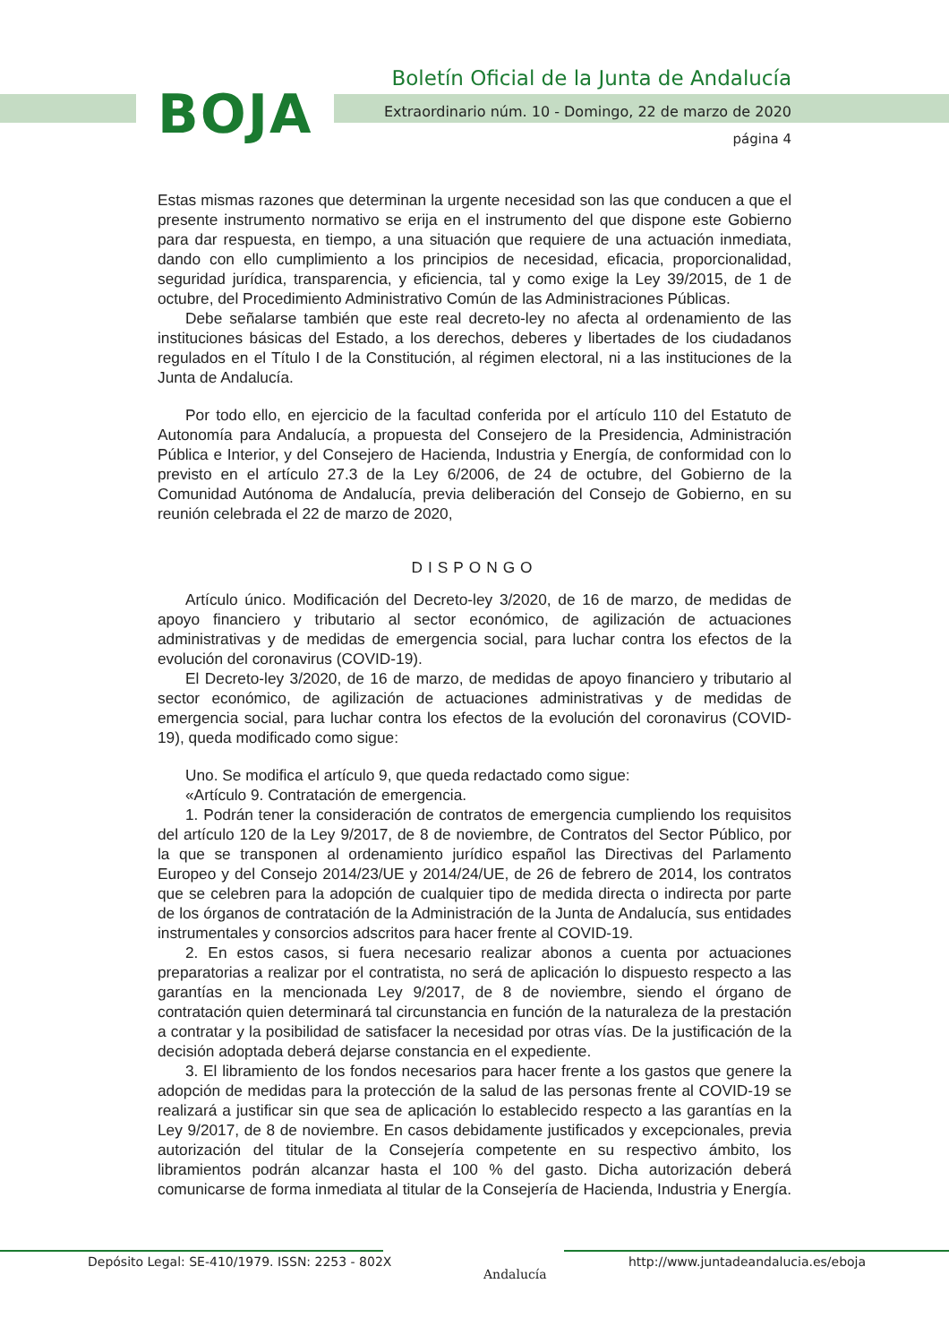BOJA
Boletín Oficial de la Junta de Andalucía
Extraordinario núm. 10 - Domingo, 22 de marzo de 2020
página 4
Estas mismas razones que determinan la urgente necesidad son las que conducen a que el presente instrumento normativo se erija en el instrumento del que dispone este Gobierno para dar respuesta, en tiempo, a una situación que requiere de una actuación inmediata, dando con ello cumplimiento a los principios de necesidad, eficacia, proporcionalidad, seguridad jurídica, transparencia, y eficiencia, tal y como exige la Ley 39/2015, de 1 de octubre, del Procedimiento Administrativo Común de las Administraciones Públicas.
Debe señalarse también que este real decreto-ley no afecta al ordenamiento de las instituciones básicas del Estado, a los derechos, deberes y libertades de los ciudadanos regulados en el Título I de la Constitución, al régimen electoral, ni a las instituciones de la Junta de Andalucía.
Por todo ello, en ejercicio de la facultad conferida por el artículo 110 del Estatuto de Autonomía para Andalucía, a propuesta del Consejero de la Presidencia, Administración Pública e Interior, y del Consejero de Hacienda, Industria y Energía, de conformidad con lo previsto en el artículo 27.3 de la Ley 6/2006, de 24 de octubre, del Gobierno de la Comunidad Autónoma de Andalucía, previa deliberación del Consejo de Gobierno, en su reunión celebrada el 22 de marzo de 2020,
DISPONGO
Artículo único. Modificación del Decreto-ley 3/2020, de 16 de marzo, de medidas de apoyo financiero y tributario al sector económico, de agilización de actuaciones administrativas y de medidas de emergencia social, para luchar contra los efectos de la evolución del coronavirus (COVID-19).
El Decreto-ley 3/2020, de 16 de marzo, de medidas de apoyo financiero y tributario al sector económico, de agilización de actuaciones administrativas y de medidas de emergencia social, para luchar contra los efectos de la evolución del coronavirus (COVID-19), queda modificado como sigue:
Uno. Se modifica el artículo 9, que queda redactado como sigue:
«Artículo 9. Contratación de emergencia.
1. Podrán tener la consideración de contratos de emergencia cumpliendo los requisitos del artículo 120 de la Ley 9/2017, de 8 de noviembre, de Contratos del Sector Público, por la que se transponen al ordenamiento jurídico español las Directivas del Parlamento Europeo y del Consejo 2014/23/UE y 2014/24/UE, de 26 de febrero de 2014, los contratos que se celebren para la adopción de cualquier tipo de medida directa o indirecta por parte de los órganos de contratación de la Administración de la Junta de Andalucía, sus entidades instrumentales y consorcios adscritos para hacer frente al COVID-19.
2. En estos casos, si fuera necesario realizar abonos a cuenta por actuaciones preparatorias a realizar por el contratista, no será de aplicación lo dispuesto respecto a las garantías en la mencionada Ley 9/2017, de 8 de noviembre, siendo el órgano de contratación quien determinará tal circunstancia en función de la naturaleza de la prestación a contratar y la posibilidad de satisfacer la necesidad por otras vías. De la justificación de la decisión adoptada deberá dejarse constancia en el expediente.
3. El libramiento de los fondos necesarios para hacer frente a los gastos que genere la adopción de medidas para la protección de la salud de las personas frente al COVID-19 se realizará a justificar sin que sea de aplicación lo establecido respecto a las garantías en la Ley 9/2017, de 8 de noviembre. En casos debidamente justificados y excepcionales, previa autorización del titular de la Consejería competente en su respectivo ámbito, los libramientos podrán alcanzar hasta el 100 % del gasto. Dicha autorización deberá comunicarse de forma inmediata al titular de la Consejería de Hacienda, Industria y Energía.
Depósito Legal: SE-410/1979. ISSN: 2253 - 802X
Andalucía
http://www.juntadeandalucia.es/eboja